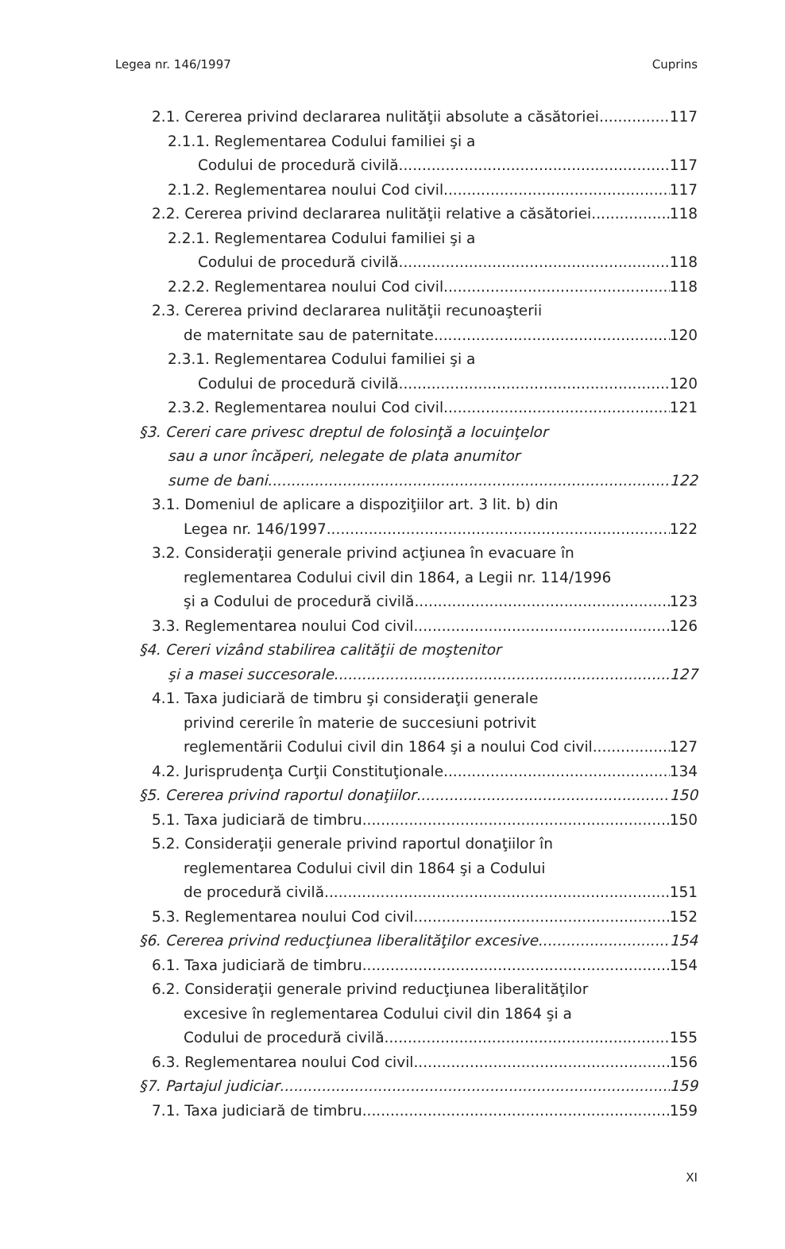Legea nr. 146/1997 Cuprins
2.1. Cererea privind declararea nulităţii absolute a căsătoriei 117
2.1.1. Reglementarea Codului familiei şi a
Codului de procedură civilă 117
2.1.2. Reglementarea noului Cod civil 117
2.2. Cererea privind declararea nulităţii relative a căsătoriei 118
2.2.1. Reglementarea Codului familiei şi a
Codului de procedură civilă 118
2.2.2. Reglementarea noului Cod civil 118
2.3. Cererea privind declararea nulităţii recunoaşterii
de maternitate sau de paternitate 120
2.3.1. Reglementarea Codului familiei şi a
Codului de procedură civilă 120
2.3.2. Reglementarea noului Cod civil 121
§3. Cereri care privesc dreptul de folosinţă a locuinţelor
sau a unor încăperi, nelegate de plata anumitor
sume de bani 122
3.1. Domeniul de aplicare a dispoziţiilor art. 3 lit. b) din
Legea nr. 146/1997 122
3.2. Consideraţii generale privind acţiunea în evacuare în
reglementarea Codului civil din 1864, a Legii nr. 114/1996
şi a Codului de procedură civilă 123
3.3. Reglementarea noului Cod civil 126
§4. Cereri vizând stabilirea calităţii de moştenitor
şi a masei succesorale 127
4.1. Taxa judiciară de timbru şi consideraţii generale
privind cererile în materie de succesiuni potrivit
reglementării Codului civil din 1864 şi a noului Cod civil 127
4.2. Jurisprudenţa Curţii Constituţionale 134
§5. Cererea privind raportul donaţiilor 150
5.1. Taxa judiciară de timbru 150
5.2. Consideraţii generale privind raportul donaţiilor în
reglementarea Codului civil din 1864 şi a Codului
de procedură civilă 151
5.3. Reglementarea noului Cod civil 152
§6. Cererea privind reducţiunea liberalităţilor excesive 154
6.1. Taxa judiciară de timbru 154
6.2. Consideraţii generale privind reducţiunea liberalităţilor
excesive în reglementarea Codului civil din 1864 şi a
Codului de procedură civilă 155
6.3. Reglementarea noului Cod civil 156
§7. Partajul judiciar 159
7.1. Taxa judiciară de timbru 159
XI